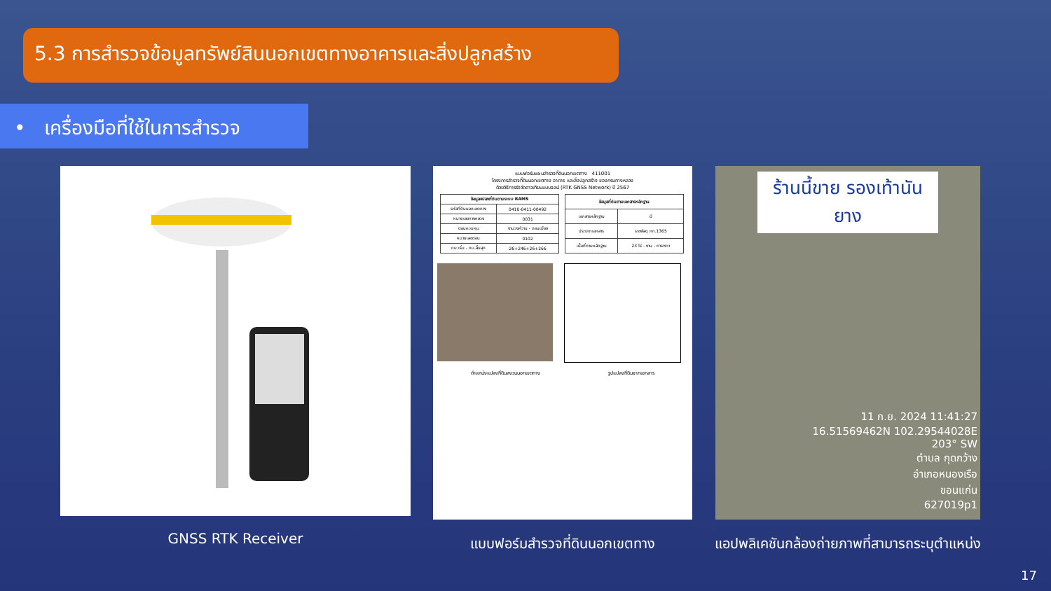5.3 การสำรวจข้อมูลทรัพย์สินนอกเขตทางอาคารและสิ่งปลูกสร้าง
• เครื่องมือที่ใช้ในการสำรวจ
GNSS RTK Receiver
แบบฟอร์มแผนสำรวจที่ดินนอกเขตทาง 411001
โครงการสำรวจที่ดินนอกเขตทาง อาคาร และสิ่งปลูกสร้าง ของกรมทางหลวง
ด้วยวิธีการรังวัดดาวเทียมแบบจลน์ (RTK GNSS Network) ปี 2567
| ข้อมูลแปลงที่ดินตามระบบ RAMS | |
| --- | --- |
| รหัสที่ดินนอกเขตทาง | 0410-0411-00492 |
| หมายเลขทางหลวง | 0031 |
| ตอนควบคุม | งามวงศ์วาน - ดอนเมือง |
| หมายเลขตอน | 0102 |
| กม.เริ่ม - กม.สิ้นสุด | 26+246+26+266 |
| ข้อมูลที่ดินตามเอกสารหลักฐาน | |
| --- | --- |
| เอกสารหลักฐาน | มี |
| ประเภทเอกสาร | ราชพัสดุ กท.1365 |
| เนื้อที่ตามหลักฐาน | 23 ไร่ - งาน - ตารางวา |
ตำแหน่งแปลงที่ดินสงวนนอกเขตทาง รูปแปลงที่ดินจากเอกสาร
แบบฟอร์มสำรวจที่ดินนอกเขตทาง
ร้านนี้ขาย รองเท้านันยาง
11 ก.ย. 2024 11:41:27
16.51569462N 102.29544028E
203° SW
ตำบล กุดกว้าง
อำเภอหนองเรือ
ขอนแก่น
627019p1
แอปพลิเคชันกล้องถ่ายภาพที่สามารถระบุตำแหน่ง
17